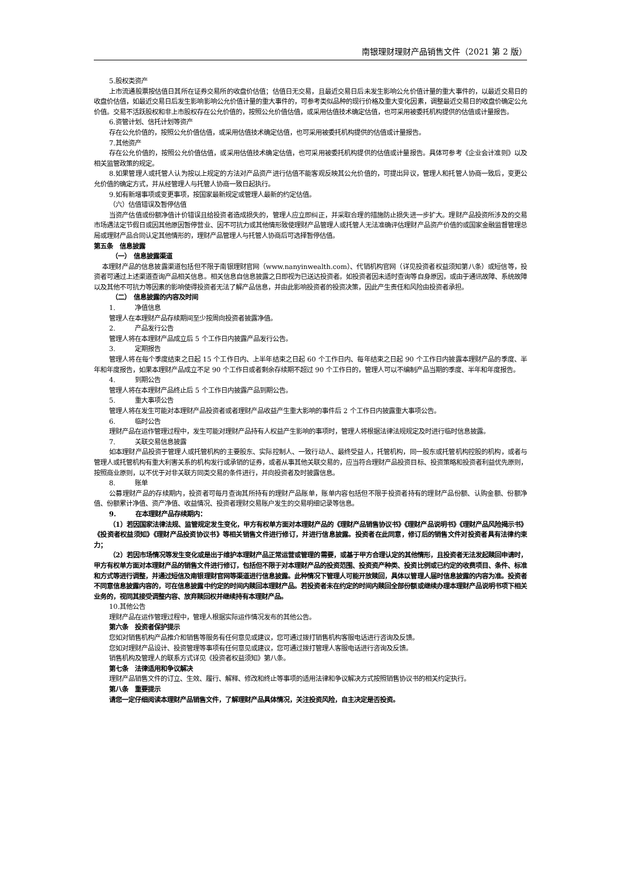南银理财理财产品销售文件（2021 第 2 版）
5.股权类资产
上市流通股票按估值日其所在证券交易所的收盘价估值；估值日无交易，且最近交易日后未发生影响公允价值计量的重大事件的，以最近交易日的收盘价估值，如最近交易日后发生影响影响公允价值计量的重大事件的，可参考类似品种的现行价格及重大变化因素，调整最近交易日的收盘价确定公允价值。交易不活跃股权和非上市股权存在公允价值的，按照公允价值估值，或采用估值技术确定估值，也可采用被委托机构提供的估值或计量报告。
6.资管计划、信托计划等资产
存在公允价值的，按照公允价值估值，或采用估值技术确定估值，也可采用被委托机构提供的估值或计量报告。
7.其他资产
存在公允价值的，按照公允价值估值，或采用估值技术确定估值，也可采用被委托机构提供的估值或计量报告。具体可参考《企业会计准则》以及相关监管政策的规定。
8.如果管理人或托管人认为按以上规定的方法对产品资产进行估值不能客观反映其公允价值的，可提出异议，管理人和托管人协商一致后，变更公允价值的确定方式，并从经管理人与托管人协商一致日起执行。
9.如有新增事项或变更事项，按国家最新规定或管理人最新的约定估值。
（六）估值错误及暂停估值
当资产估值或份额净值计价错误且给投资者造成损失的，管理人应立即纠正，并采取合理的措施防止损失进一步扩大。理财产品投资所涉及的交易市场遇法定节假日或因其他原因暂停营业、因不可抗力或其他情形致使理财产品管理人或托管人无法准确评估理财产品资产价值的或国家金融监督管理总局或理财产品合同认定其他情形的，理财产品管理人与托管人协商后可选择暂停估值。
第五条　信息披露
（一）　信息披露渠道
本理财产品的信息披露渠道包括但不限于南银理财官网（www.nanyinwealth.com）、代销机构官网（详见投资者权益须知第八条）或短信等，投资者可通过上述渠道查询产品相关信息。相关信息自信息披露之日即视为已送达投资者。如投资者因未适时查询等自身原因，或由于通讯故障、系统故障以及其他不可抗力等因素的影响使得投资者无法了解产品信息，并由此影响投资者的投资决策，因此产生责任和风险由投资者承担。
（二）　信息披露的内容及时间
1.　　　净值信息
管理人在本理财产品存续期间至少按周向投资者披露净值。
2.　　　产品发行公告
管理人将在本理财产品成立后 5 个工作日内披露产品发行公告。
3.　　　定期报告
管理人将在每个季度结束之日起 15 个工作日内、上半年结束之日起 60 个工作日内、每年结束之日起 90 个工作日内披露本理财产品的季度、半年和年度报告，如果本理财产品成立不足 90 个工作日或者剩余存续期不超过 90 个工作日的，管理人可以不编制产品当期的季度、半年和年度报告。
4.　　　到期公告
管理人将在本理财产品终止后 5 个工作日内披露产品到期公告。
5.　　　重大事项公告
管理人将在发生可能对本理财产品投资者或者理财产品收益产生重大影响的事件后 2 个工作日内披露重大事项公告。
6.　　　临时公告
理财产品在运作管理过程中，发生可能对理财产品持有人权益产生影响的事项时，管理人将根据法律法规规定及时进行临时信息披露。
7.　　　关联交易信息披露
如本理财产品投资于管理人或托管机构的主要股东、实际控制人、一致行动人、最终受益人，托管机构，同一股东或托管机构控股的机构，或者与管理人或托管机构有重大利害关系的机构发行或承销的证券，或者从事其他关联交易的，应当符合理财产品投资目标、投资策略和投资者利益优先原则，按照商业原则，以不优于对非关联方同类交易的条件进行，并向投资者及时披露信息。
8.　　　账单
公募理财产品的存续期内，投资者可每月查询其所持有的理财产品账单，账单内容包括但不限于投资者持有的理财产品份额、认购金额、份额净值、份额累计净值、资产净值、收益情况、投资者理财交易账户发生的交易明细记录等信息。
9.　　　在本理财产品存续期内：
（1）若因国家法律法规、监管规定发生变化，甲方有权单方面对本理财产品的《理财产品销售协议书》《理财产品说明书》《理财产品风险揭示书》《投资者权益须知》《理财产品投资协议书》等相关销售文件进行修订，并进行信息披露。投资者在此同意，修订后的销售文件对投资者具有法律约束力；
（2）若因市场情况等发生变化或是出于维护本理财产品正常运营或管理的需要，或基于甲方合理认定的其他情形，且投资者无法发起赎回申请时，甲方有权单方面对本理财产品的销售文件进行修订，包括但不限于对本理财产品的投资范围、投资资产种类、投资比例或已约定的收费项目、条件、标准和方式等进行调整，并通过短信及南银理财官网等渠道进行信息披露。此种情况下管理人可能开放赎回，具体以管理人届时信息披露的内容为准。投资者不同意信息披露内容的，可在信息披露中约定的时间内赎回本理财产品。若投资者未在约定的时间内赎回全部份额或继续办理本理财产品说明书项下相关业务的，视同其接受调整内容、放弃赎回权并继续持有本理财产品。
10.其他公告
理财产品在运作管理过程中，管理人根据实际运作情况发布的其他公告。
第六条　投资者保护提示
您如对销售机构产品推介和销售等服务有任何意见或建议，您可通过拨打销售机构客服电话进行咨询及反馈。
您如对理财产品设计、投资管理等事项有任何意见或建议，您可通过拨打管理人客服电话进行咨询及反馈。
销售机构及管理人的联系方式详见《投资者权益须知》第八条。
第七条　法律适用和争议解决
理财产品销售文件的订立、生效、履行、解释、修改和终止等事项的适用法律和争议解决方式按照销售协议书的相关约定执行。
第八条　重要提示
请您一定仔细阅读本理财产品销售文件，了解理财产品具体情况，关注投资风险，自主决定是否投资。